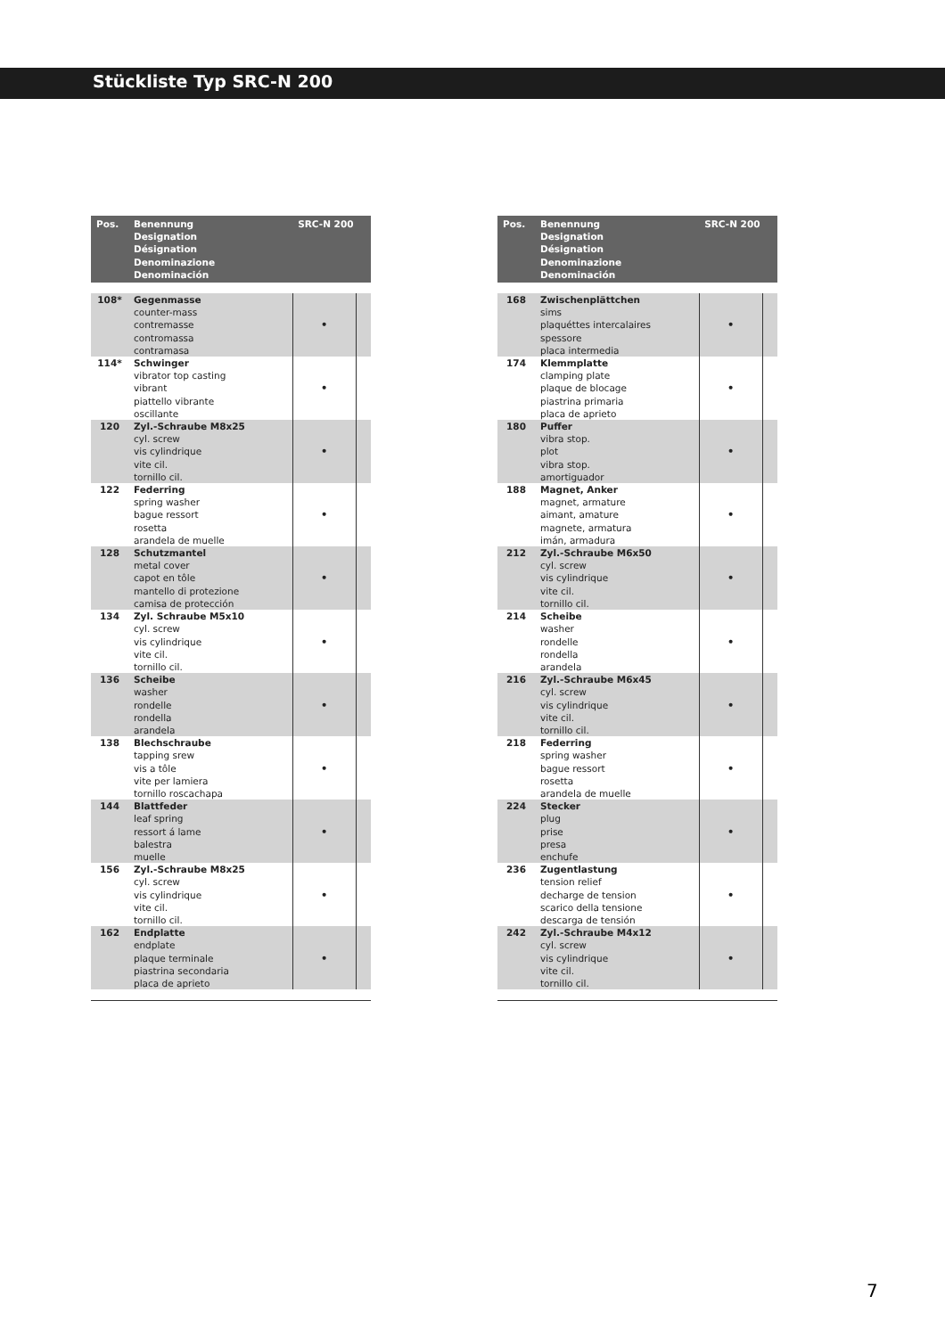Stückliste Typ SRC-N 200
| Pos. | Benennung Designation Désignation Denominazione Denominación | SRC-N 200 | |
| --- | --- | --- | --- |
| 108* | Gegenmasse counter-mass contremasse contromassa contramasa | • | |
| 114* | Schwinger vibrator top casting vibrant piattello vibrante oscillante | • | |
| 120 | Zyl.-Schraube M8x25 cyl. screw vis cylindrique vite cil. tornillo cil. | • | |
| 122 | Federring spring washer bague ressort rosetta arandela de muelle | • | |
| 128 | Schutzmantel metal cover capot en tôle mantello di protezione camisa de protección | • | |
| 134 | Zyl. Schraube M5x10 cyl. screw vis cylindrique vite cil. tornillo cil. | • | |
| 136 | Scheibe washer rondelle rondella arandela | • | |
| 138 | Blechschraube tapping srew vis a tôle vite per lamiera tornillo roscachapa | • | |
| 144 | Blattfeder leaf spring ressort á lame balestra muelle | • | |
| 156 | Zyl.-Schraube M8x25 cyl. screw vis cylindrique vite cil. tornillo cil. | • | |
| 162 | Endplatte endplate plaque terminale piastrina secondaria placa de aprieto | • | |
| Pos. | Benennung Designation Désignation Denominazione Denominación | SRC-N 200 | |
| --- | --- | --- | --- |
| 168 | Zwischenplättchen sims plaquéttes intercalaires spessore placa intermedia | • | |
| 174 | Klemmplatte clamping plate plaque de blocage piastrina primaria placa de aprieto | • | |
| 180 | Puffer vibra stop. plot vibra stop. amortiguador | • | |
| 188 | Magnet, Anker magnet, armature aimant, amature magnete, armatura imán, armadura | • | |
| 212 | Zyl.-Schraube M6x50 cyl. screw vis cylindrique vite cil. tornillo cil. | • | |
| 214 | Scheibe washer rondelle rondella arandela | • | |
| 216 | Zyl.-Schraube M6x45 cyl. screw vis cylindrique vite cil. tornillo cil. | • | |
| 218 | Federring spring washer bague ressort rosetta arandela de muelle | • | |
| 224 | Stecker plug prise presa enchufe | • | |
| 236 | Zugentlastung tension relief decharge de tension scarico della tensione descarga de tensión | • | |
| 242 | Zyl.-Schraube M4x12 cyl. screw vis cylindrique vite cil. tornillo cil. | • | |
7